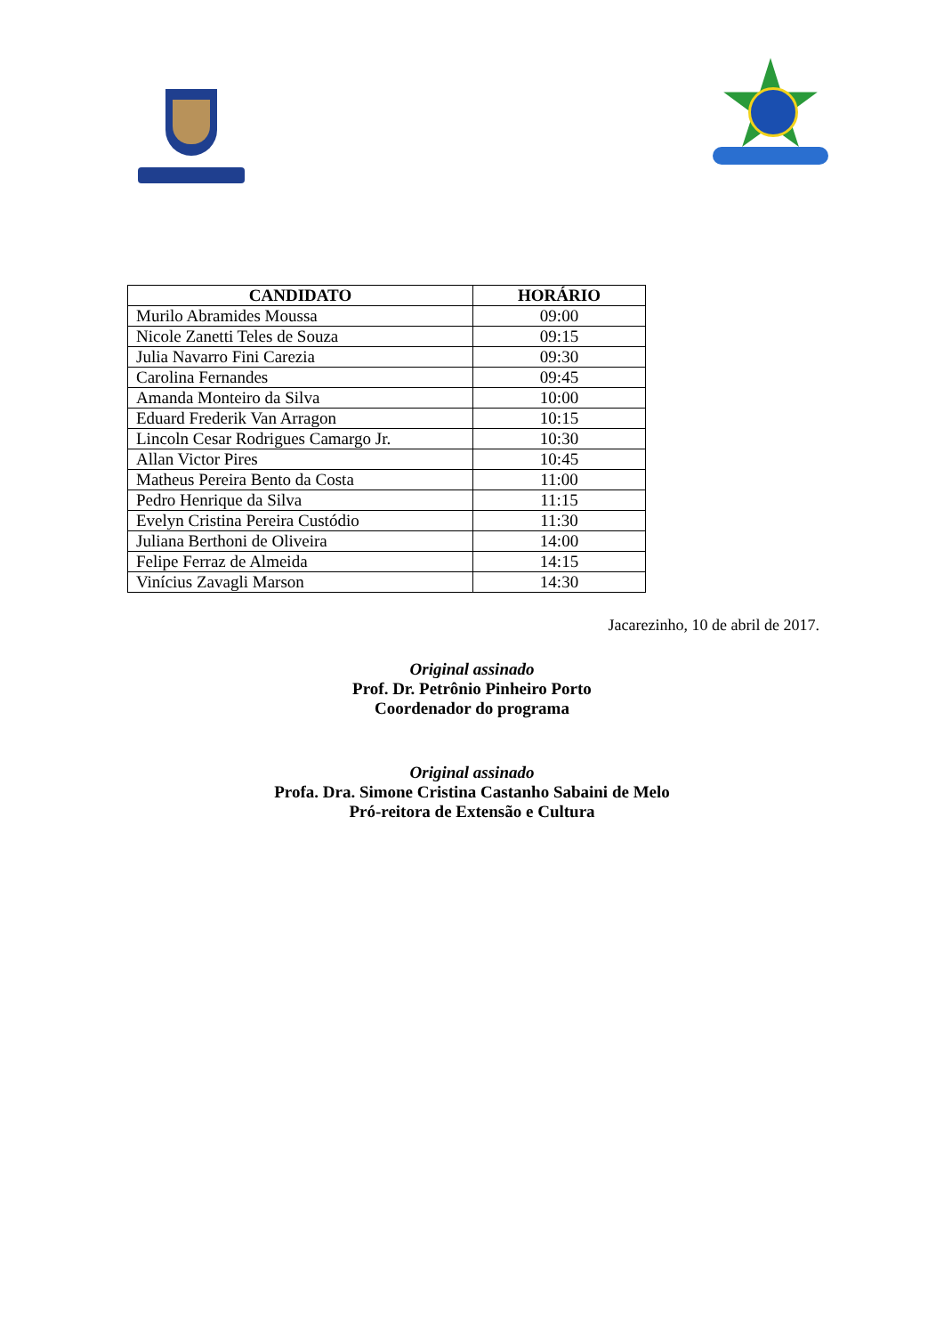| CANDIDATO | HORÁRIO |
| --- | --- |
| Murilo Abramides Moussa | 09:00 |
| Nicole Zanetti Teles de Souza | 09:15 |
| Julia Navarro Fini Carezia | 09:30 |
| Carolina Fernandes | 09:45 |
| Amanda Monteiro da Silva | 10:00 |
| Eduard Frederik Van Arragon | 10:15 |
| Lincoln Cesar Rodrigues Camargo Jr. | 10:30 |
| Allan Victor Pires | 10:45 |
| Matheus Pereira Bento da Costa | 11:00 |
| Pedro Henrique da Silva | 11:15 |
| Evelyn Cristina Pereira Custódio | 11:30 |
| Juliana Berthoni de Oliveira | 14:00 |
| Felipe Ferraz de Almeida | 14:15 |
| Vinícius Zavagli Marson | 14:30 |
Jacarezinho, 10 de abril de 2017.
Original assinado
Prof. Dr. Petrônio Pinheiro Porto
Coordenador do programa
Original assinado
Profa. Dra. Simone Cristina Castanho Sabaini de Melo
Pró-reitora de Extensão e Cultura